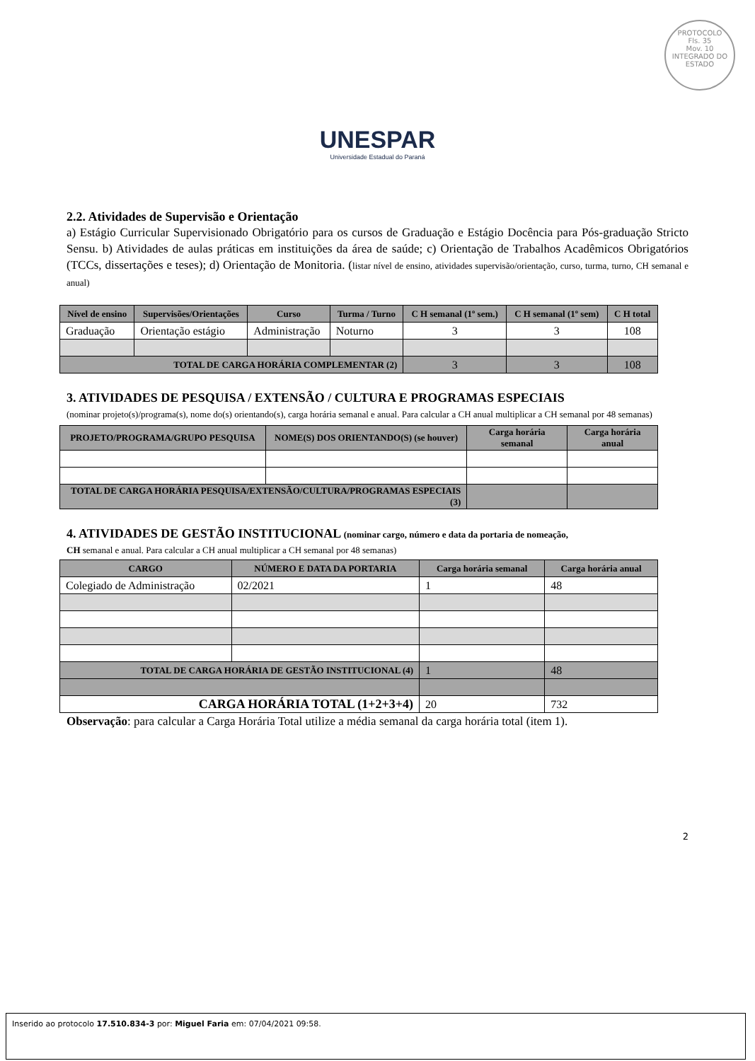PROTOCOLO
Fls. 35
Mov. 10
INTEGRADO DO ESTADO
UNESPAR
Universidade Estadual do Paraná
2.2. Atividades de Supervisão e Orientação
a) Estágio Curricular Supervisionado Obrigatório para os cursos de Graduação e Estágio Docência para Pós-graduação Stricto Sensu. b) Atividades de aulas práticas em instituições da área de saúde; c) Orientação de Trabalhos Acadêmicos Obrigatórios (TCCs, dissertações e teses); d) Orientação de Monitoria. (listar nível de ensino, atividades supervisão/orientação, curso, turma, turno, CH semanal e anual)
| Nível de ensino | Supervisões/Orientações | Curso | Turma / Turno | C H semanal (1º sem.) | C H semanal (1º sem) | C H total |
| --- | --- | --- | --- | --- | --- | --- |
| Graduação | Orientação estágio | Administração | Noturno | 3 | 3 | 108 |
| TOTAL DE CARGA HORÁRIA COMPLEMENTAR (2) | | | | 3 | 3 | 108 |
3. ATIVIDADES DE PESQUISA / EXTENSÃO / CULTURA E PROGRAMAS ESPECIAIS
(nominar projeto(s)/programa(s), nome do(s) orientando(s), carga horária semanal e anual. Para calcular a CH anual multiplicar a CH semanal por 48 semanas)
| PROJETO/PROGRAMA/GRUPO PESQUISA | NOME(S) DOS ORIENTANDO(S) (se houver) | Carga horária semanal | Carga horária anual |
| --- | --- | --- | --- |
| TOTAL DE CARGA HORÁRIA PESQUISA/EXTENSÃO/CULTURA/PROGRAMAS ESPECIAIS (3) | | | |
4. ATIVIDADES DE GESTÃO INSTITUCIONAL (nominar cargo, número e data da portaria de nomeação,
CH semanal e anual. Para calcular a CH anual multiplicar a CH semanal por 48 semanas)
| CARGO | NÚMERO E DATA DA PORTARIA | Carga horária semanal | Carga horária anual |
| --- | --- | --- | --- |
| Colegiado de Administração | 02/2021 | 1 | 48 |
| TOTAL DE CARGA HORÁRIA DE GESTÃO INSTITUCIONAL (4) | | 1 | 48 |
| CARGA HORÁRIA TOTAL (1+2+3+4) | | 20 | 732 |
Observação: para calcular a Carga Horária Total utilize a média semanal da carga horária total (item 1).
2
Inserido ao protocolo 17.510.834-3 por: Miguel Faria em: 07/04/2021 09:58.